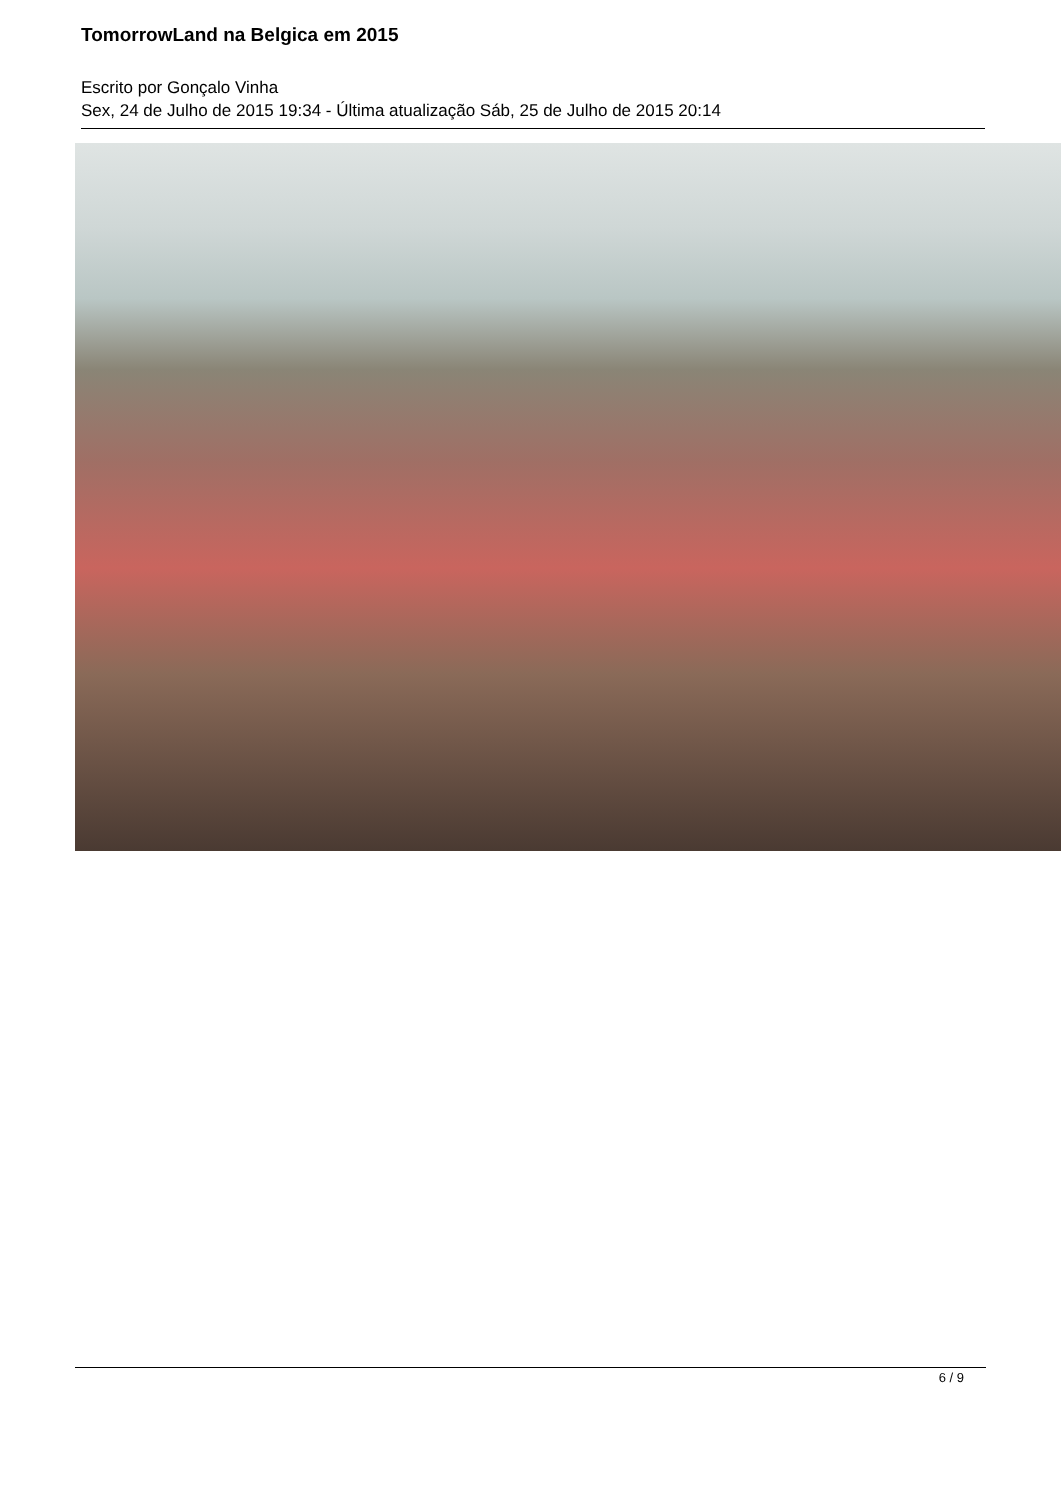TomorrowLand na Belgica em 2015
Escrito por Gonçalo Vinha
Sex, 24 de Julho de 2015 19:34 - Última atualização Sáb, 25 de Julho de 2015 20:14
6 / 9